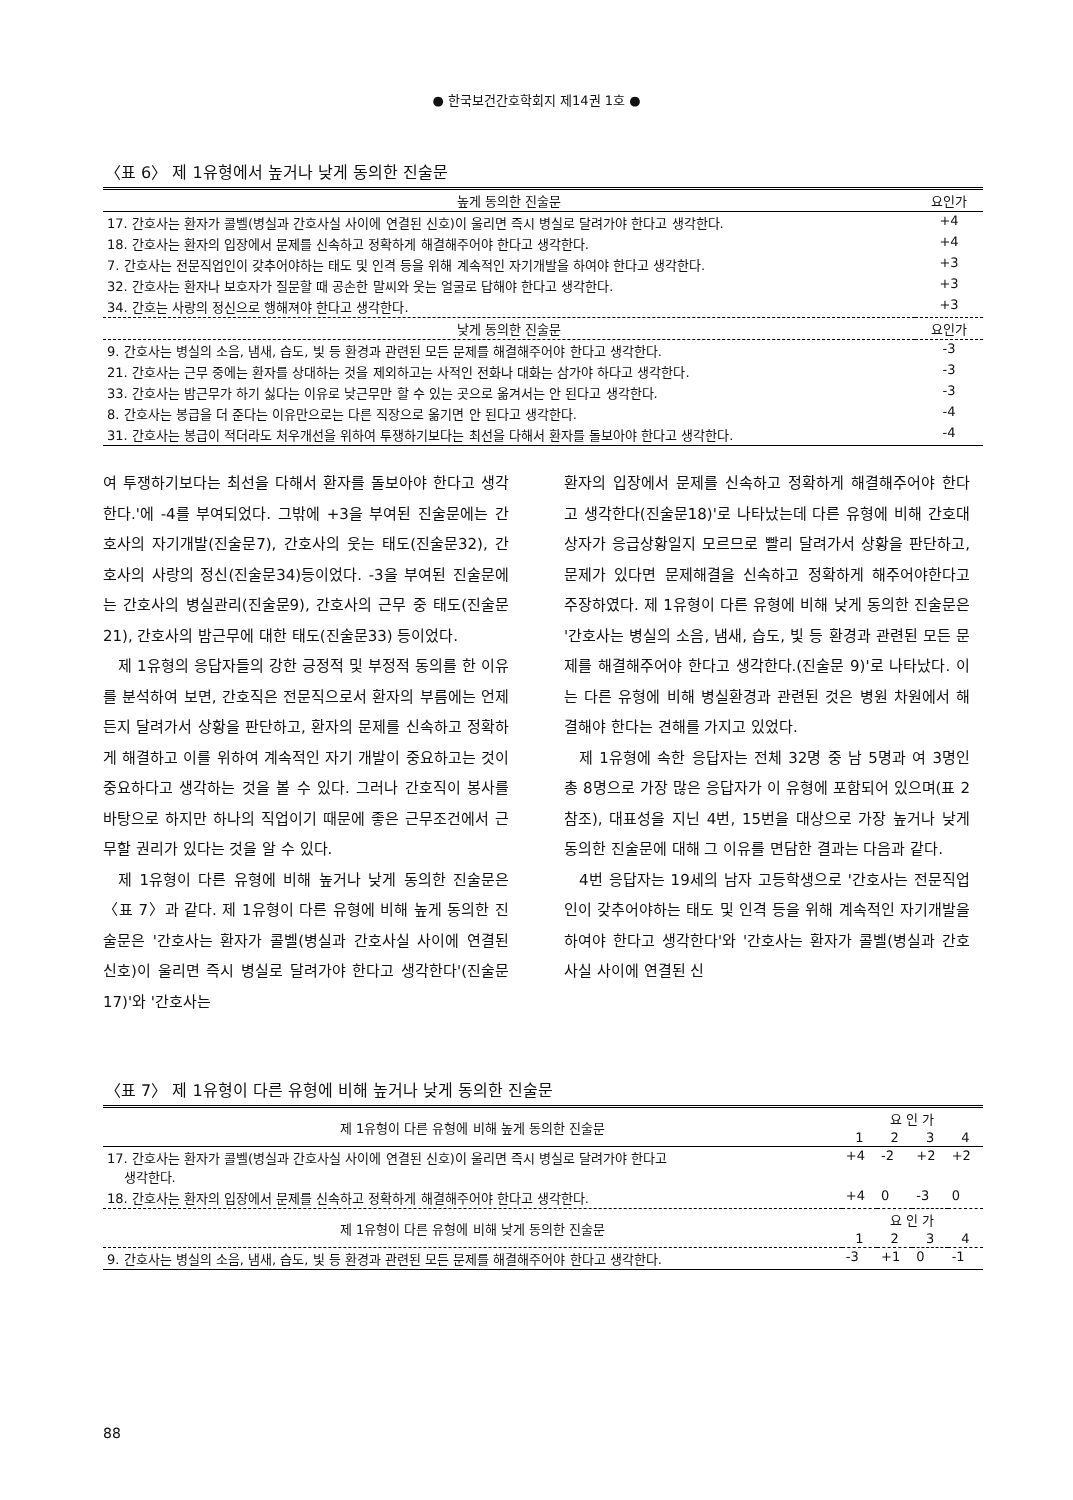● 한국보건간호학회지 제14권 1호 ●
〈표 6〉 제 1유형에서 높거나 낮게 동의한 진술문
| 높게 동의한 진술문 | 요인가 |
| --- | --- |
| 17. 간호사는 환자가 콜벨(병실과 간호사실 사이에 연결된 신호)이 울리면 즉시 병실로 달려가야 한다고 생각한다. | +4 |
| 18. 간호사는 환자의 입장에서 문제를 신속하고 정확하게 해결해주어야 한다고 생각한다. | +4 |
| 7. 간호사는 전문직업인이 갖추어야하는 태도 및 인격 등을 위해 계속적인 자기개발을 하여야 한다고 생각한다. | +3 |
| 32. 간호사는 환자나 보호자가 질문할 때 공손한 말씨와 웃는 얼굴로 답해야 한다고 생각한다. | +3 |
| 34. 간호는 사랑의 정신으로 행해져야 한다고 생각한다. | +3 |
| 낮게 동의한 진술문 | 요인가 |
| 9. 간호사는 병실의 소음, 냄새, 습도, 빛 등 환경과 관련된 모든 문제를 해결해주어야 한다고 생각한다. | -3 |
| 21. 간호사는 근무 중에는 환자를 상대하는 것을 제외하고는 사적인 전화나 대화는 삼가야 하다고 생각한다. | -3 |
| 33. 간호사는 밤근무가 하기 싫다는 이유로 낮근무만 할 수 있는 곳으로 옮겨서는 안 된다고 생각한다. | -3 |
| 8. 간호사는 봉급을 더 준다는 이유만으로는 다른 직장으로 옮기면 안 된다고 생각한다. | -4 |
| 31. 간호사는 봉급이 적더라도 처우개선을 위하여 투쟁하기보다는 최선을 다해서 환자를 돌보아야 한다고 생각한다. | -4 |
여 투쟁하기보다는 최선을 다해서 환자를 돌보아야 한다고 생각한다.'에 -4를 부여되었다. 그밖에 +3을 부여된 진술문에는 간호사의 자기개발(진술문7), 간호사의 웃는 태도(진술문32), 간호사의 사랑의 정신(진술문34)등이었다. -3을 부여된 진술문에는 간호사의 병실관리(진술문9), 간호사의 근무 중 태도(진술문21), 간호사의 밤근무에 대한 태도(진술문33) 등이었다.
제 1유형의 응답자들의 강한 긍정적 및 부정적 동의를 한 이유를 분석하여 보면, 간호직은 전문직으로서 환자의 부름에는 언제든지 달려가서 상황을 판단하고, 환자의 문제를 신속하고 정확하게 해결하고 이를 위하여 계속적인 자기 개발이 중요하고는 것이 중요하다고 생각하는 것을 볼 수 있다. 그러나 간호직이 봉사를 바탕으로 하지만 하나의 직업이기 때문에 좋은 근무조건에서 근무할 권리가 있다는 것을 알 수 있다.
제 1유형이 다른 유형에 비해 높거나 낮게 동의한 진술문은 〈표 7〉과 같다. 제 1유형이 다른 유형에 비해 높게 동의한 진술문은 '간호사는 환자가 콜벨(병실과 간호사실 사이에 연결된 신호)이 울리면 즉시 병실로 달려가야 한다고 생각한다'(진술문 17)'와 '간호사는
환자의 입장에서 문제를 신속하고 정확하게 해결해주어야 한다고 생각한다(진술문18)'로 나타났는데 다른 유형에 비해 간호대상자가 응급상황일지 모르므로 빨리 달려가서 상황을 판단하고, 문제가 있다면 문제해결을 신속하고 정확하게 해주어야한다고 주장하였다. 제 1유형이 다른 유형에 비해 낮게 동의한 진술문은 '간호사는 병실의 소음, 냄새, 습도, 빛 등 환경과 관련된 모든 문제를 해결해주어야 한다고 생각한다.(진술문 9)'로 나타났다. 이는 다른 유형에 비해 병실환경과 관련된 것은 병원 차원에서 해결해야 한다는 견해를 가지고 있었다.
제 1유형에 속한 응답자는 전체 32명 중 남 5명과 여 3명인 총 8명으로 가장 많은 응답자가 이 유형에 포함되어 있으며(표 2참조), 대표성을 지닌 4번, 15번을 대상으로 가장 높거나 낮게 동의한 진술문에 대해 그 이유를 면담한 결과는 다음과 같다.
4번 응답자는 19세의 남자 고등학생으로 '간호사는 전문직업인이 갖추어야하는 태도 및 인격 등을 위해 계속적인 자기개발을 하여야 한다고 생각한다'와 '간호사는 환자가 콜벨(병실과 간호사실 사이에 연결된 신
〈표 7〉 제 1유형이 다른 유형에 비해 높거나 낮게 동의한 진술문
| 제 1유형이 다른 유형에 비해 높게 동의한 진술문 | 요 인 가 | | | |
| --- | --- | --- | --- | --- |
| | 1 | 2 | 3 | 4 |
| 17. 간호사는 환자가 콜벨(병실과 간호사실 사이에 연결된 신호)이 울리면 즉시 병실로 달려가야 한다고 생각한다. | +4 | -2 | +2 | +2 |
| 18. 간호사는 환자의 입장에서 문제를 신속하고 정확하게 해결해주어야 한다고 생각한다. | +4 | 0 | -3 | 0 |
| 제 1유형이 다른 유형에 비해 낮게 동의한 진술문 | 요 인 가 | | | |
| | 1 | 2 | 3 | 4 |
| 9. 간호사는 병실의 소음, 냄새, 습도, 빛 등 환경과 관련된 모든 문제를 해결해주어야 한다고 생각한다. | -3 | +1 | 0 | -1 |
88